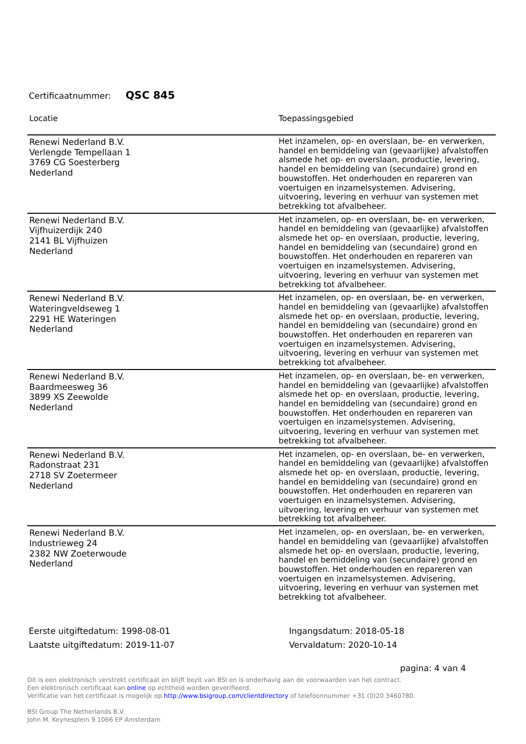Certificaatnummer: QSC 845
| Locatie | Toepassingsgebied |
| --- | --- |
| Renewi Nederland B.V. Verlengde Tempellaan 1 3769 CG Soesterberg Nederland | Het inzamelen, op- en overslaan, be- en verwerken, handel en bemiddeling van (gevaarlijke) afvalstoffen alsmede het op- en overslaan, productie, levering, handel en bemiddeling van (secundaire) grond en bouwstoffen. Het onderhouden en repareren van voertuigen en inzamelsystemen. Advisering, uitvoering, levering en verhuur van systemen met betrekking tot afvalbeheer. |
| Renewi Nederland B.V. Vijfhuizerdijk 240 2141 BL Vijfhuizen Nederland | Het inzamelen, op- en overslaan, be- en verwerken, handel en bemiddeling van (gevaarlijke) afvalstoffen alsmede het op- en overslaan, productie, levering, handel en bemiddeling van (secundaire) grond en bouwstoffen. Het onderhouden en repareren van voertuigen en inzamelsystemen. Advisering, uitvoering, levering en verhuur van systemen met betrekking tot afvalbeheer. |
| Renewi Nederland B.V. Wateringveldseweg 1 2291 HE Wateringen Nederland | Het inzamelen, op- en overslaan, be- en verwerken, handel en bemiddeling van (gevaarlijke) afvalstoffen alsmede het op- en overslaan, productie, levering, handel en bemiddeling van (secundaire) grond en bouwstoffen. Het onderhouden en repareren van voertuigen en inzamelsystemen. Advisering, uitvoering, levering en verhuur van systemen met betrekking tot afvalbeheer. |
| Renewi Nederland B.V. Baardmeesweg 36 3899 XS Zeewolde Nederland | Het inzamelen, op- en overslaan, be- en verwerken, handel en bemiddeling van (gevaarlijke) afvalstoffen alsmede het op- en overslaan, productie, levering, handel en bemiddeling van (secundaire) grond en bouwstoffen. Het onderhouden en repareren van voertuigen en inzamelsystemen. Advisering, uitvoering, levering en verhuur van systemen met betrekking tot afvalbeheer. |
| Renewi Nederland B.V. Radonstraat 231 2718 SV Zoetermeer Nederland | Het inzamelen, op- en overslaan, be- en verwerken, handel en bemiddeling van (gevaarlijke) afvalstoffen alsmede het op- en overslaan, productie, levering, handel en bemiddeling van (secundaire) grond en bouwstoffen. Het onderhouden en repareren van voertuigen en inzamelsystemen. Advisering, uitvoering, levering en verhuur van systemen met betrekking tot afvalbeheer. |
| Renewi Nederland B.V. Industrieweg 24 2382 NW Zoeterwoude Nederland | Het inzamelen, op- en overslaan, be- en verwerken, handel en bemiddeling van (gevaarlijke) afvalstoffen alsmede het op- en overslaan, productie, levering, handel en bemiddeling van (secundaire) grond en bouwstoffen. Het onderhouden en repareren van voertuigen en inzamelsystemen. Advisering, uitvoering, levering en verhuur van systemen met betrekking tot afvalbeheer. |
Eerste uitgiftedatum: 1998-08-01
Laatste uitgiftedatum: 2019-11-07
Ingangsdatum: 2018-05-18
Vervaldatum: 2020-10-14
pagina: 4 van 4
Dit is een elektronisch verstrekt certificaat en blijft bezit van BSI en is onderhavig aan de voorwaarden van het contract.
Een elektronisch certificaat kan online op echtheid worden geverifieerd.
Verificatie van het certificaat is mogelijk op http://www.bsigroup.com/clientdirectory of telefoonnummer +31 (0)20 3460780.
BSI Group The Netherlands B.V.
John M. Keynesplein 9 1066 EP Amsterdam